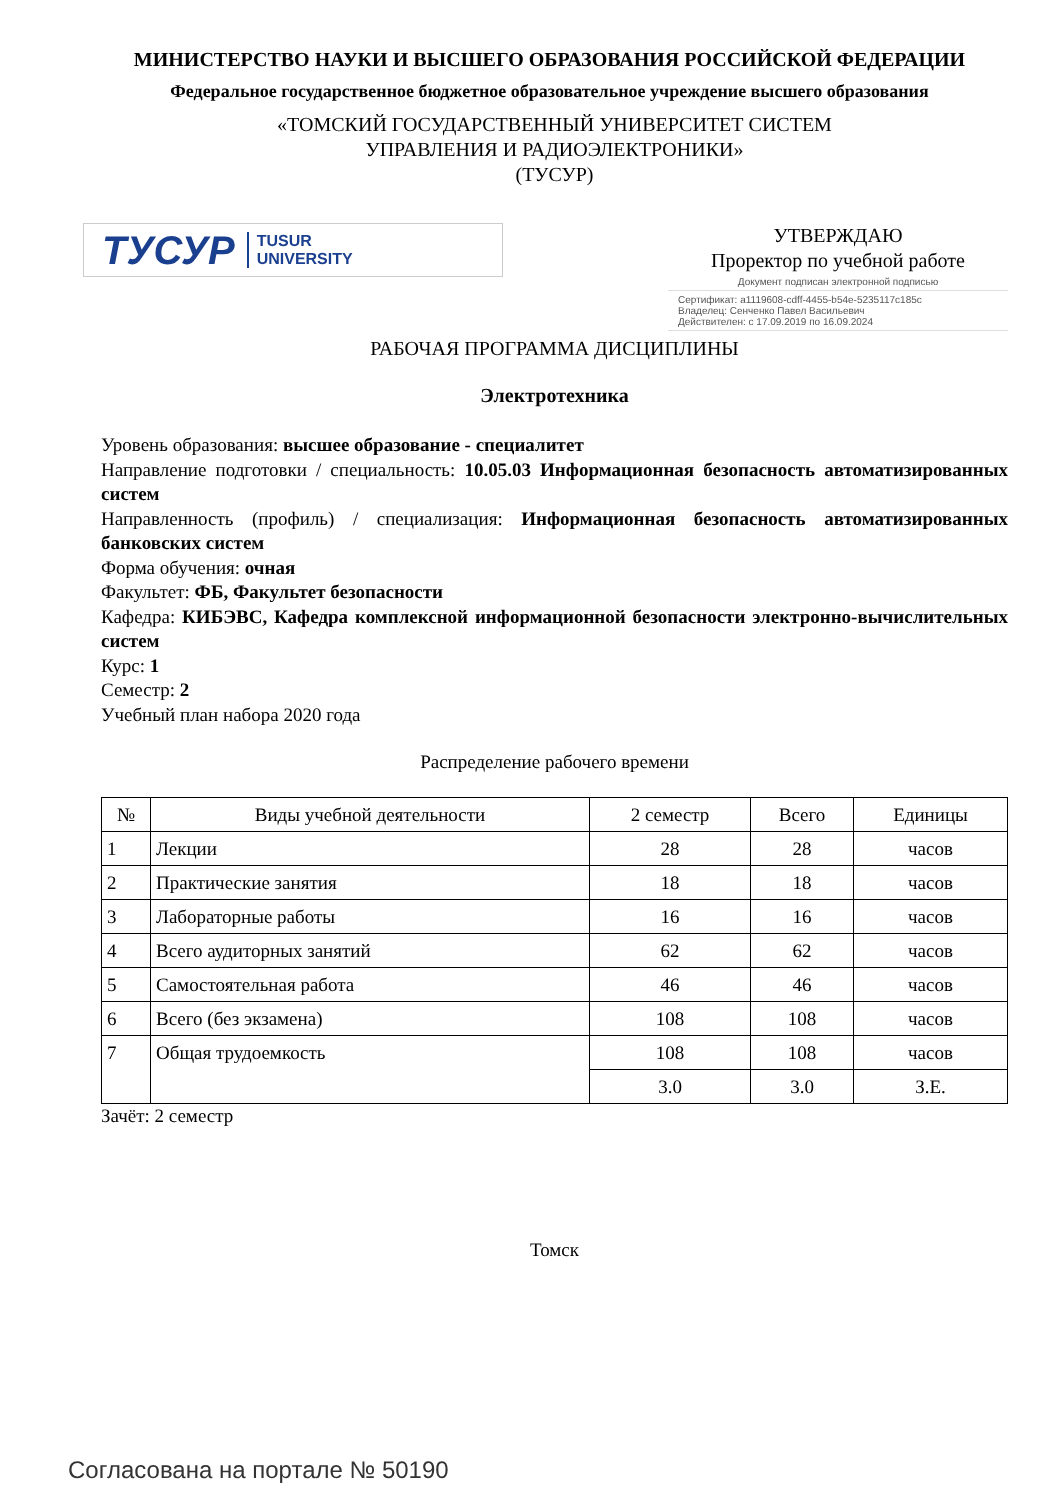МИНИСТЕРСТВО НАУКИ И ВЫСШЕГО ОБРАЗОВАНИЯ РОССИЙСКОЙ ФЕДЕРАЦИИ
Федеральное государственное бюджетное образовательное учреждение высшего образования
«ТОМСКИЙ ГОСУДАРСТВЕННЫЙ УНИВЕРСИТЕТ СИСТЕМ
УПРАВЛЕНИЯ И РАДИОЭЛЕКТРОНИКИ»
(ТУСУР)
ТУСУР TUSUR
UNIVERSITY
УТВЕРЖДАЮ
Проректор по учебной работе
Документ подписан электронной подписью
Сертификат: a1119608-cdff-4455-b54e-5235117c185c
Владелец: Сенченко Павел Васильевич
Действителен: с 17.09.2019 по 16.09.2024
РАБОЧАЯ ПРОГРАММА ДИСЦИПЛИНЫ
Электротехника
Уровень образования: высшее образование - специалитет
Направление подготовки / специальность: 10.05.03 Информационная безопасность автоматизированных систем
Направленность (профиль) / специализация: Информационная безопасность автоматизированных банковских систем
Форма обучения: очная
Факультет: ФБ, Факультет безопасности
Кафедра: КИБЭВС, Кафедра комплексной информационной безопасности электронно-вычислительных систем
Курс: 1
Семестр: 2
Учебный план набора 2020 года
Распределение рабочего времени
| № | Виды учебной деятельности | 2 семестр | Всего | Единицы |
| --- | --- | --- | --- | --- |
| 1 | Лекции | 28 | 28 | часов |
| 2 | Практические занятия | 18 | 18 | часов |
| 3 | Лабораторные работы | 16 | 16 | часов |
| 4 | Всего аудиторных занятий | 62 | 62 | часов |
| 5 | Самостоятельная работа | 46 | 46 | часов |
| 6 | Всего (без экзамена) | 108 | 108 | часов |
| 7 | Общая трудоемкость | 108 | 108 | часов |
| | | 3.0 | 3.0 | З.Е. |
Зачёт: 2 семестр
Томск
Согласована на портале № 50190